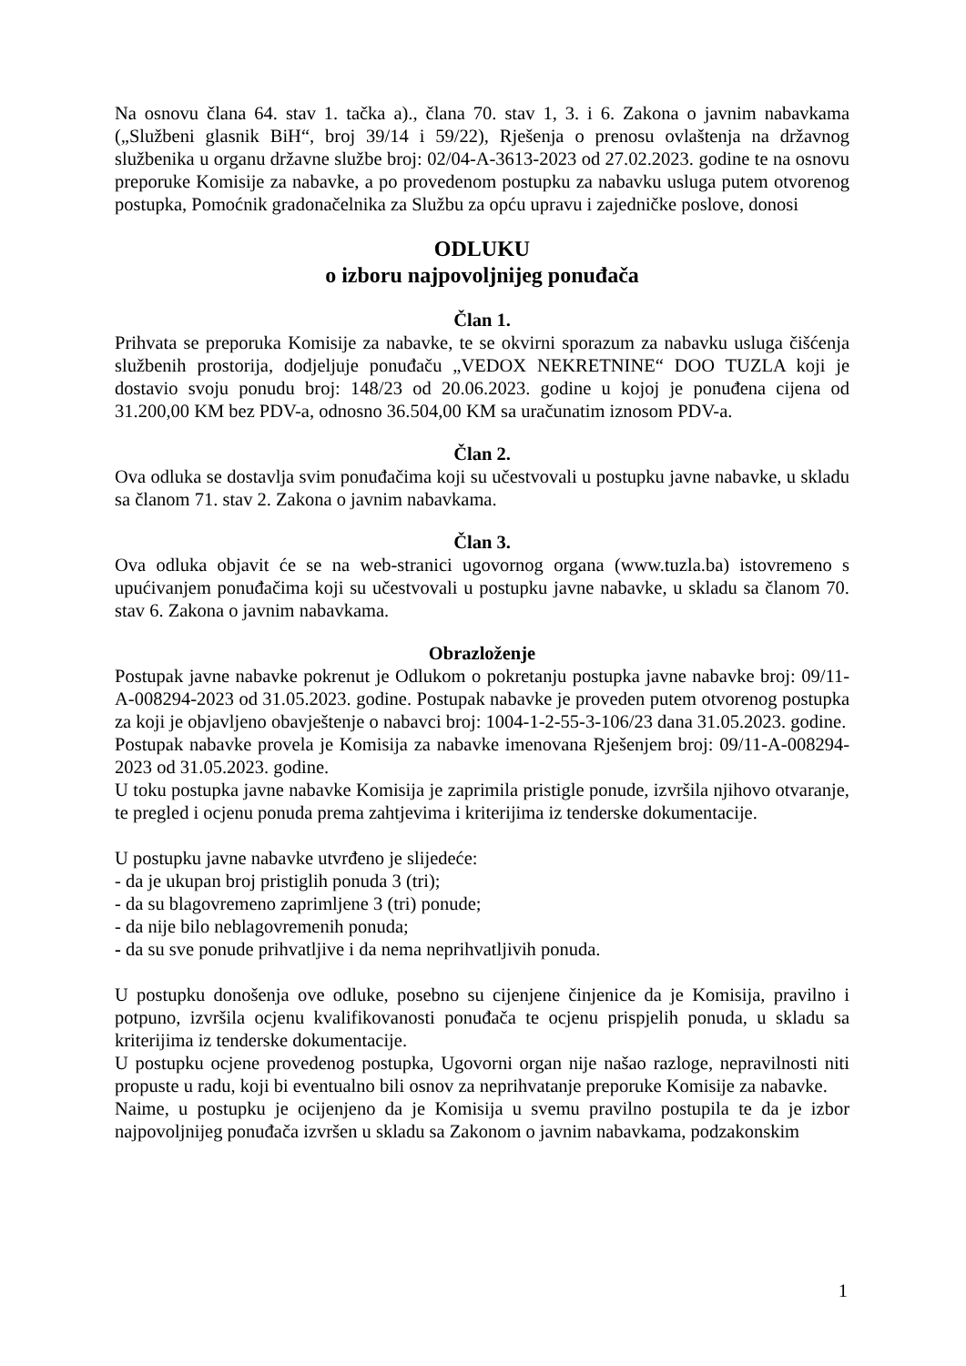Na osnovu člana 64. stav 1. tačka a)., člana 70. stav 1, 3. i 6. Zakona o javnim nabavkama („Službeni glasnik BiH“, broj 39/14 i 59/22), Rješenja o prenosu ovlaštenja na državnog službenika u organu državne službe broj: 02/04-A-3613-2023 od 27.02.2023. godine te na osnovu preporuke Komisije za nabavke, a po provedenom postupku za nabavku usluga putem otvorenog postupka, Pomoćnik gradonačelnika za Službu za opću upravu i zajedničke poslove, donosi
ODLUKU
o izboru najpovoljnijeg ponuđača
Član 1.
Prihvata se preporuka Komisije za nabavke, te se okvirni sporazum za nabavku usluga čišćenja službenih prostorija, dodjeljuje ponuđaču „VEDOX NEKRETNINE“ DOO TUZLA koji je dostavio svoju ponudu broj: 148/23 od 20.06.2023. godine u kojoj je ponuđena cijena od 31.200,00 KM bez PDV-a, odnosno 36.504,00 KM sa uračunatim iznosom PDV-a.
Član 2.
Ova odluka se dostavlja svim ponuđačima koji su učestvovali u postupku javne nabavke, u skladu sa članom 71. stav 2. Zakona o javnim nabavkama.
Član 3.
Ova odluka objavit će se na web-stranici ugovornog organa (www.tuzla.ba) istovremeno s upućivanjem ponuđačima koji su učestvovali u postupku javne nabavke, u skladu sa članom 70. stav 6. Zakona o javnim nabavkama.
Obrazloženje
Postupak javne nabavke pokrenut je Odlukom o pokretanju postupka javne nabavke broj: 09/11-A-008294-2023 od 31.05.2023. godine. Postupak nabavke je proveden putem otvorenog postupka za koji je objavljeno obavještenje o nabavci broj: 1004-1-2-55-3-106/23 dana 31.05.2023. godine.
Postupak nabavke provela je Komisija za nabavke imenovana Rješenjem broj: 09/11-A-008294-2023 od 31.05.2023. godine.
U toku postupka javne nabavke Komisija je zaprimila pristigle ponude, izvršila njihovo otvaranje, te pregled i ocjenu ponuda prema zahtjevima i kriterijima iz tenderske dokumentacije.
U postupku javne nabavke utvrđeno je slijedeće:
- da je ukupan broj pristiglih ponuda 3 (tri);
- da su blagovremeno zaprimljene 3 (tri) ponude;
- da nije bilo neblagovremenih ponuda;
- da su sve ponude prihvatljive i da nema neprihvatljivih ponuda.
U postupku donošenja ove odluke, posebno su cijenjene činjenice da je Komisija, pravilno i potpuno, izvršila ocjenu kvalifikovanosti ponuđača te ocjenu prispjelih ponuda, u skladu sa kriterijima iz tenderske dokumentacije.
U postupku ocjene provedenog postupka, Ugovorni organ nije našao razloge, nepravilnosti niti propuste u radu, koji bi eventualno bili osnov za neprihvatanje preporuke Komisije za nabavke.
Naime, u postupku je ocijenjeno da je Komisija u svemu pravilno postupila te da je izbor najpovoljnijeg ponuđača izvršen u skladu sa Zakonom o javnim nabavkama, podzakonskim
1